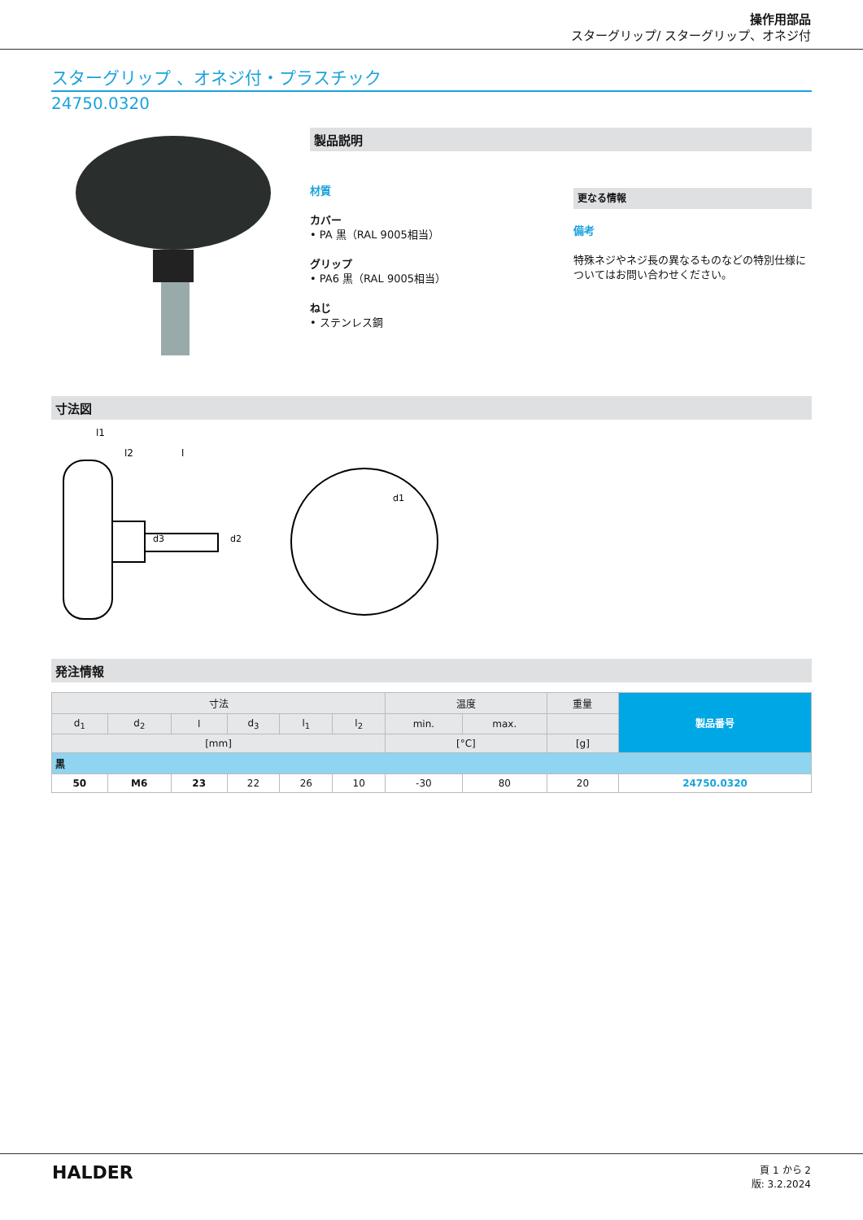操作用部品
スターグリップ/ スターグリップ、オネジ付
スターグリップ 、オネジ付・プラスチック
24750.0320
製品説明
材質
カバー
• PA 黒（RAL 9005相当）
グリップ
• PA6 黒（RAL 9005相当）
ねじ
• ステンレス鋼
更なる情報
備考
特殊ネジやネジ長の異なるものなどの特別仕様についてはお問い合わせください。
寸法図
l1
l2
l
d3
d2
d1
発注情報
| 寸法 | | | | | | 温度 | | 重量 | 製品番号 |
| --- | --- | --- | --- | --- | --- | --- | --- | --- | --- |
| d<sub>1</sub> | d<sub>2</sub> | l | d<sub>3</sub> | l<sub>1</sub> | l<sub>2</sub> | min. | max. | | |
| [mm] | | | | | | [°C] | | [g] | |
| 黒 | | | | | | | | | |
| 50 | M6 | 23 | 22 | 26 | 10 | -30 | 80 | 20 | 24750.0320 |
HALDER
頁 1 から 2
版: 3.2.2024